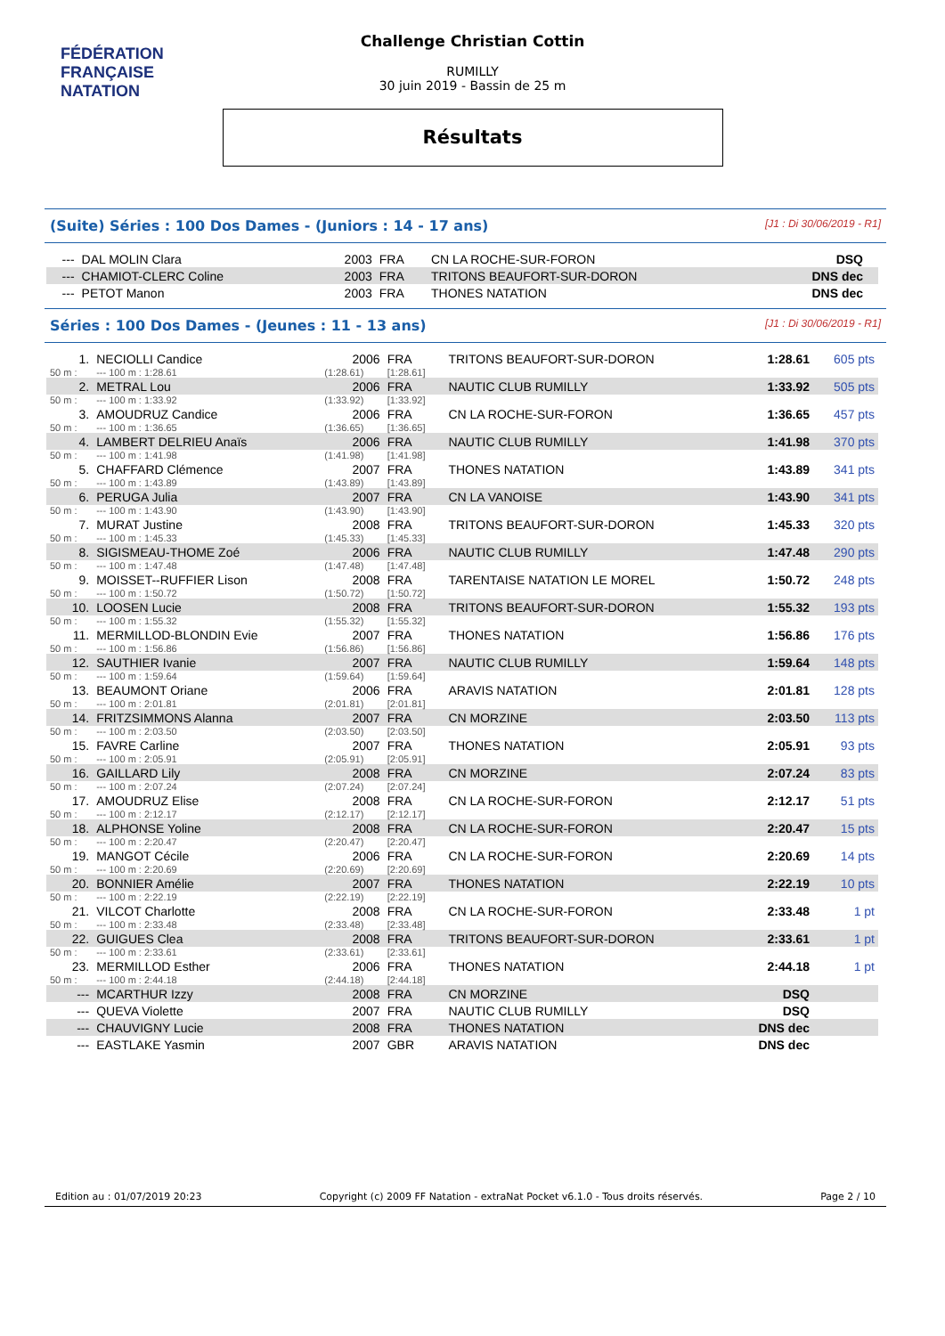FÉDÉRATION FRANÇAISE
NATATION
Challenge Christian Cottin
RUMILLY
30 juin 2019 - Bassin de 25 m
Résultats
(Suite) Séries : 100 Dos Dames - (Juniors : 14 - 17 ans) [J1 : Di 30/06/2019 - R1]
| --- | DAL MOLIN Clara | 2003 | FRA | CN LA ROCHE-SUR-FORON | DSQ | |
| --- | CHAMIOT-CLERC Coline | 2003 | FRA | TRITONS BEAUFORT-SUR-DORON | DNS dec | |
| --- | PETOT Manon | 2003 | FRA | THONES NATATION | DNS dec | |
Séries : 100 Dos Dames - (Jeunes : 11 - 13 ans) [J1 : Di 30/06/2019 - R1]
| 1. | NECIOLLI Candice | 2006 | FRA | TRITONS BEAUFORT-SUR-DORON | 1:28.61 | 605 pts |
| 50 m : | --- 100 m : 1:28.61 | (1:28.61) | [1:28.61] | | | |
| 2. | METRAL Lou | 2006 | FRA | NAUTIC CLUB RUMILLY | 1:33.92 | 505 pts |
| 50 m : | --- 100 m : 1:33.92 | (1:33.92) | [1:33.92] | | | |
| 3. | AMOUDRUZ Candice | 2006 | FRA | CN LA ROCHE-SUR-FORON | 1:36.65 | 457 pts |
| 50 m : | --- 100 m : 1:36.65 | (1:36.65) | [1:36.65] | | | |
| 4. | LAMBERT DELRIEU Anaïs | 2006 | FRA | NAUTIC CLUB RUMILLY | 1:41.98 | 370 pts |
| 50 m : | --- 100 m : 1:41.98 | (1:41.98) | [1:41.98] | | | |
| 5. | CHAFFARD Clémence | 2007 | FRA | THONES NATATION | 1:43.89 | 341 pts |
| 50 m : | --- 100 m : 1:43.89 | (1:43.89) | [1:43.89] | | | |
| 6. | PERUGA Julia | 2007 | FRA | CN LA VANOISE | 1:43.90 | 341 pts |
| 50 m : | --- 100 m : 1:43.90 | (1:43.90) | [1:43.90] | | | |
| 7. | MURAT Justine | 2008 | FRA | TRITONS BEAUFORT-SUR-DORON | 1:45.33 | 320 pts |
| 50 m : | --- 100 m : 1:45.33 | (1:45.33) | [1:45.33] | | | |
| 8. | SIGISMEAU-THOME Zoé | 2006 | FRA | NAUTIC CLUB RUMILLY | 1:47.48 | 290 pts |
| 50 m : | --- 100 m : 1:47.48 | (1:47.48) | [1:47.48] | | | |
| 9. | MOISSET--RUFFIER Lison | 2008 | FRA | TARENTAISE NATATION LE MOREL | 1:50.72 | 248 pts |
| 50 m : | --- 100 m : 1:50.72 | (1:50.72) | [1:50.72] | | | |
| 10. | LOOSEN Lucie | 2008 | FRA | TRITONS BEAUFORT-SUR-DORON | 1:55.32 | 193 pts |
| 50 m : | --- 100 m : 1:55.32 | (1:55.32) | [1:55.32] | | | |
| 11. | MERMILLOD-BLONDIN Evie | 2007 | FRA | THONES NATATION | 1:56.86 | 176 pts |
| 50 m : | --- 100 m : 1:56.86 | (1:56.86) | [1:56.86] | | | |
| 12. | SAUTHIER Ivanie | 2007 | FRA | NAUTIC CLUB RUMILLY | 1:59.64 | 148 pts |
| 50 m : | --- 100 m : 1:59.64 | (1:59.64) | [1:59.64] | | | |
| 13. | BEAUMONT Oriane | 2006 | FRA | ARAVIS NATATION | 2:01.81 | 128 pts |
| 50 m : | --- 100 m : 2:01.81 | (2:01.81) | [2:01.81] | | | |
| 14. | FRITZSIMMONS Alanna | 2007 | FRA | CN MORZINE | 2:03.50 | 113 pts |
| 50 m : | --- 100 m : 2:03.50 | (2:03.50) | [2:03.50] | | | |
| 15. | FAVRE Carline | 2007 | FRA | THONES NATATION | 2:05.91 | 93 pts |
| 50 m : | --- 100 m : 2:05.91 | (2:05.91) | [2:05.91] | | | |
| 16. | GAILLARD Lily | 2008 | FRA | CN MORZINE | 2:07.24 | 83 pts |
| 50 m : | --- 100 m : 2:07.24 | (2:07.24) | [2:07.24] | | | |
| 17. | AMOUDRUZ Elise | 2008 | FRA | CN LA ROCHE-SUR-FORON | 2:12.17 | 51 pts |
| 50 m : | --- 100 m : 2:12.17 | (2:12.17) | [2:12.17] | | | |
| 18. | ALPHONSE Yoline | 2008 | FRA | CN LA ROCHE-SUR-FORON | 2:20.47 | 15 pts |
| 50 m : | --- 100 m : 2:20.47 | (2:20.47) | [2:20.47] | | | |
| 19. | MANGOT Cécile | 2006 | FRA | CN LA ROCHE-SUR-FORON | 2:20.69 | 14 pts |
| 50 m : | --- 100 m : 2:20.69 | (2:20.69) | [2:20.69] | | | |
| 20. | BONNIER Amélie | 2007 | FRA | THONES NATATION | 2:22.19 | 10 pts |
| 50 m : | --- 100 m : 2:22.19 | (2:22.19) | [2:22.19] | | | |
| 21. | VILCOT Charlotte | 2008 | FRA | CN LA ROCHE-SUR-FORON | 2:33.48 | 1 pt |
| 50 m : | --- 100 m : 2:33.48 | (2:33.48) | [2:33.48] | | | |
| 22. | GUIGUES Clea | 2008 | FRA | TRITONS BEAUFORT-SUR-DORON | 2:33.61 | 1 pt |
| 50 m : | --- 100 m : 2:33.61 | (2:33.61) | [2:33.61] | | | |
| 23. | MERMILLOD Esther | 2006 | FRA | THONES NATATION | 2:44.18 | 1 pt |
| 50 m : | --- 100 m : 2:44.18 | (2:44.18) | [2:44.18] | | | |
| --- | MCARTHUR Izzy | 2008 | FRA | CN MORZINE | DSQ | |
| --- | QUEVA Violette | 2007 | FRA | NAUTIC CLUB RUMILLY | DSQ | |
| --- | CHAUVIGNY Lucie | 2008 | FRA | THONES NATATION | DNS dec | |
| --- | EASTLAKE Yasmin | 2007 | GBR | ARAVIS NATATION | DNS dec | |
Edition au : 01/07/2019 20:23 Copyright (c) 2009 FF Natation - extraNat Pocket v6.1.0 - Tous droits réservés. Page 2 / 10